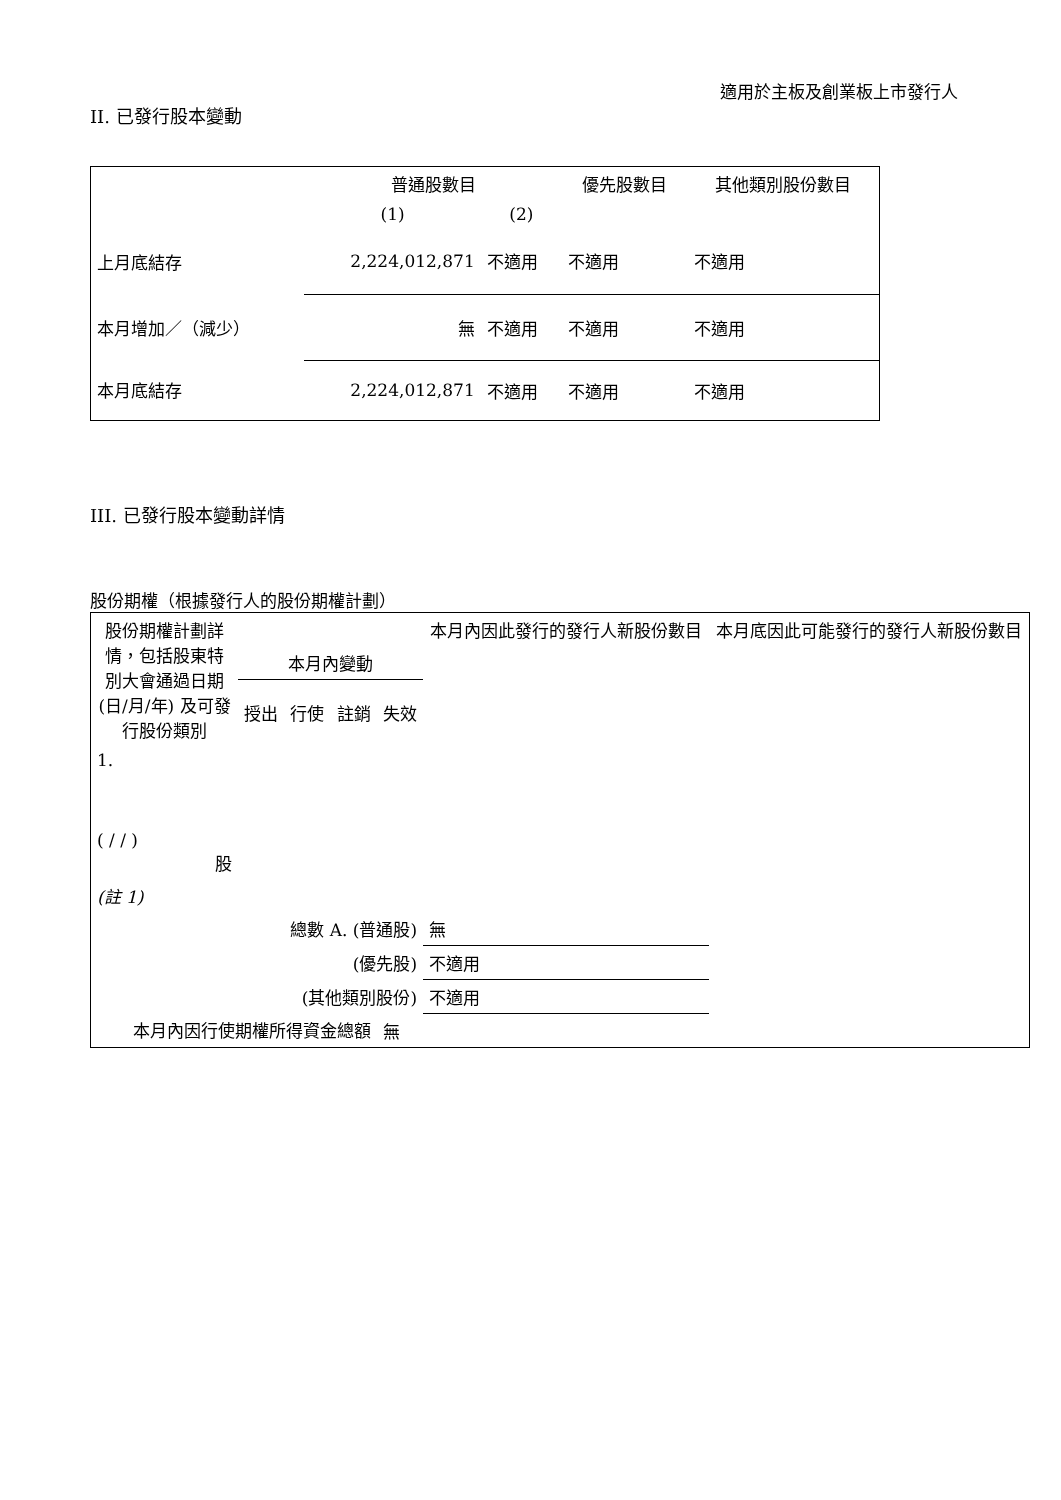適用於主板及創業板上市發行人
II. 已發行股本變動
| | 普通股數目 | | 優先股數目 | 其他類別股份數目 |
| --- | --- | --- | --- | --- |
| | (1) | (2) | | |
| 上月底結存 | 2,224,012,871 | 不適用 | 不適用 | 不適用 |
| 本月增加／（減少） | 無 | 不適用 | 不適用 | 不適用 |
| 本月底結存 | 2,224,012,871 | 不適用 | 不適用 | 不適用 |
III. 已發行股本變動詳情
股份期權（根據發行人的股份期權計劃）
| 股份期權計劃詳情，包括股東特別大會通過日期(日/月/年) 及可發行股份類別 | 本月內變動 | | | | 本月內因此發行的發行人新股份數目 | 本月底因此可能發行的發行人新股份數目 |
| --- | --- | --- | --- | --- | --- | --- |
| | 授出 | 行使 | 註銷 | 失效 | | |
| 1. ( / / ) 股 | | | | | | |
| (註 1) | | | | | | |
| 總數 A. (普通股) | | | | | 無 | |
| (優先股) | | | | | 不適用 | |
| (其他類別股份) | | | | | 不適用 | |
| 本月內因行使期權所得資金總額 | | | | 無 | | |